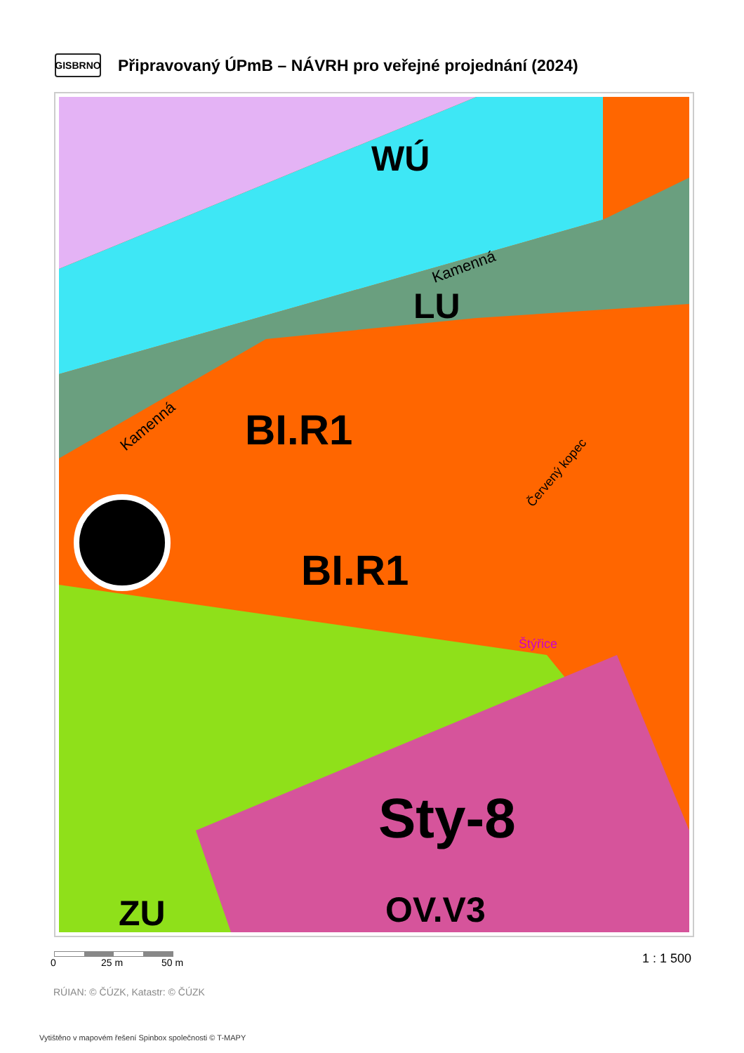GISBRNO
Připravovaný ÚPmB – NÁVRH pro veřejné projednání (2024)
BI.R1
BI.R1
WÚ
LU
Sty-8
OV.V3
ZU
Štýřice
Kamenná
Kamenná
Červený kopec
0 25 m 50 m 1 : 1 500
RÚIAN: © ČÚZK, Katastr: © ČÚZK
Vytištěno v mapovém řešení Spinbox společnosti © T-MAPY